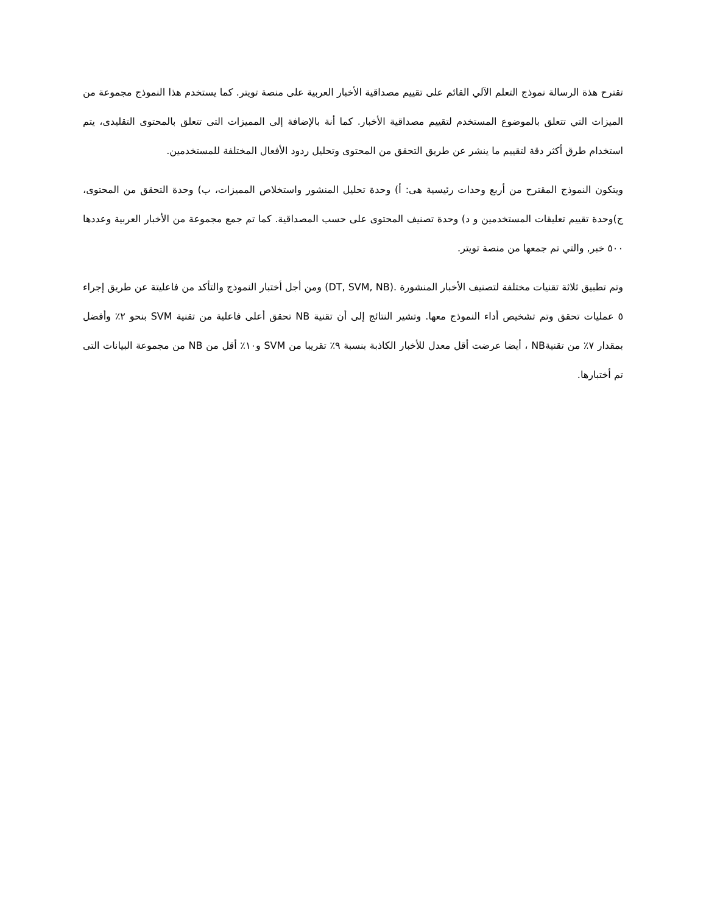تقترح هذة الرسالة نموذج التعلم الآلي القائم على تقييم مصداقية الأخبار العربية على منصة تويتر. كما يستخدم هذا النموذج مجموعة من الميزات التي تتعلق بالموضوع المستخدم لتقييم مصداقية الأخبار. كما أنة بالإضافة إلى المميزات التى تتعلق بالمحتوى التقليدى، يتم استخدام طرق أكثر دقة لتقييم ما ينشر عن طريق التحقق من المحتوى وتحليل ردود الأفعال المختلفة للمستخدمين.
ويتكون النموذج المقترح من أربع وحدات رئيسية هى: أ) وحدة تحليل المنشور واستخلاص المميزات، ب) وحدة التحقق من المحتوى، ج)وحدة تقييم تعليقات المستخدمين و د) وحدة تصنيف المحتوى على حسب المصداقية. كما تم جمع مجموعة من الأخبار العربية وعددها ٥٠٠ خبر, والتي تم جمعها من منصة تويتر.
وتم تطبيق ثلاثة تقنيات مختلفة لتصنيف الأخبار المنشورة .(DT, SVM, NB) ومن أجل أختبار النموذج والتأكد من فاعليتة عن طريق إجراء ٥ عمليات تحقق وتم تشخيص أداء النموذج معها. وتشير النتائج إلى أن تقنية NB تحقق أعلى فاعلية من تقنية SVM بنحو ٢٪ وأفضل بمقدار ٧٪ من تقنيةNB ، أيضا عرضت أقل معدل للأخبار الكاذبة بنسبة ٩٪ تقريبا من SVM و١٠٪ أقل من NB من مجموعة البيانات التى تم أختبارها.